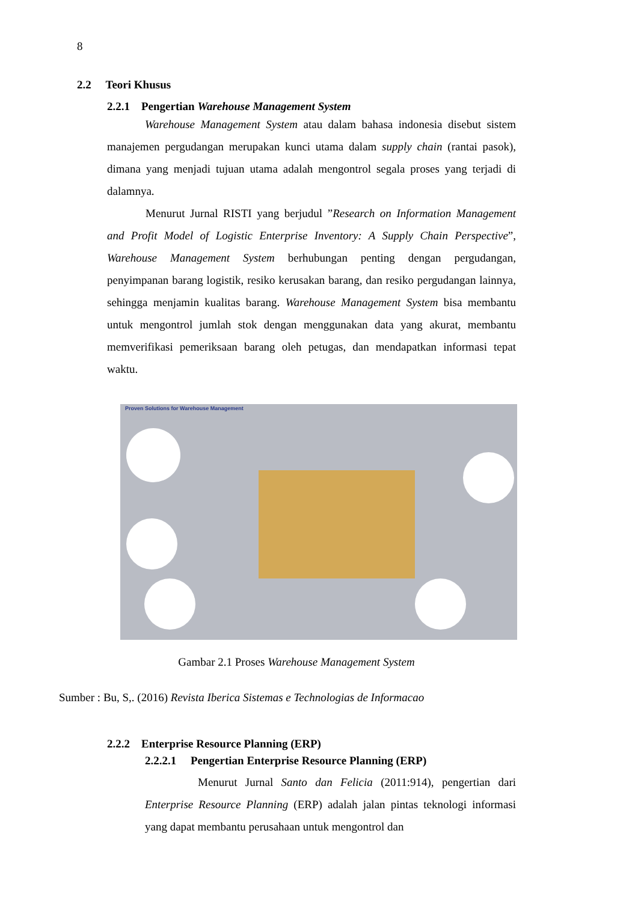8
2.2 Teori Khusus
2.2.1 Pengertian Warehouse Management System
Warehouse Management System atau dalam bahasa indonesia disebut sistem manajemen pergudangan merupakan kunci utama dalam supply chain (rantai pasok), dimana yang menjadi tujuan utama adalah mengontrol segala proses yang terjadi di dalamnya.
Menurut Jurnal RISTI yang berjudul ”Research on Information Management and Profit Model of Logistic Enterprise Inventory: A Supply Chain Perspective”, Warehouse Management System berhubungan penting dengan pergudangan, penyimpanan barang logistik, resiko kerusakan barang, dan resiko pergudangan lainnya, sehingga menjamin kualitas barang. Warehouse Management System bisa membantu untuk mengontrol jumlah stok dengan menggunakan data yang akurat, membantu memverifikasi pemeriksaan barang oleh petugas, dan mendapatkan informasi tepat waktu.
Proven Solutions for Warehouse Management
Gambar 2.1 Proses Warehouse Management System
Sumber : Bu, S,. (2016) Revista Iberica Sistemas e Technologias de Informacao
2.2.2 Enterprise Resource Planning (ERP)
2.2.2.1 Pengertian Enterprise Resource Planning (ERP)
Menurut Jurnal Santo dan Felicia (2011:914), pengertian dari Enterprise Resource Planning (ERP) adalah jalan pintas teknologi informasi yang dapat membantu perusahaan untuk mengontrol dan